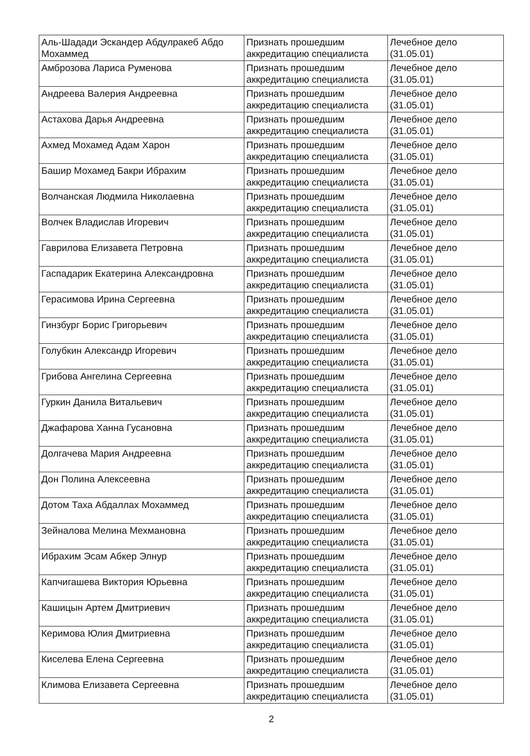| Аль-Шадади Эскандер Абдулракеб Абдо Мохаммед | Признать прошедшим аккредитацию специалиста | Лечебное дело (31.05.01) |
| Амброзова Лариса Руменова | Признать прошедшим аккредитацию специалиста | Лечебное дело (31.05.01) |
| Андреева Валерия Андреевна | Признать прошедшим аккредитацию специалиста | Лечебное дело (31.05.01) |
| Астахова Дарья Андреевна | Признать прошедшим аккредитацию специалиста | Лечебное дело (31.05.01) |
| Ахмед Мохамед Адам Харон | Признать прошедшим аккредитацию специалиста | Лечебное дело (31.05.01) |
| Башир Мохамед Бакри Ибрахим | Признать прошедшим аккредитацию специалиста | Лечебное дело (31.05.01) |
| Волчанская Людмила Николаевна | Признать прошедшим аккредитацию специалиста | Лечебное дело (31.05.01) |
| Волчек Владислав Игоревич | Признать прошедшим аккредитацию специалиста | Лечебное дело (31.05.01) |
| Гаврилова Елизавета Петровна | Признать прошедшим аккредитацию специалиста | Лечебное дело (31.05.01) |
| Гаспадарик Екатерина Александровна | Признать прошедшим аккредитацию специалиста | Лечебное дело (31.05.01) |
| Герасимова Ирина Сергеевна | Признать прошедшим аккредитацию специалиста | Лечебное дело (31.05.01) |
| Гинзбург Борис Григорьевич | Признать прошедшим аккредитацию специалиста | Лечебное дело (31.05.01) |
| Голубкин Александр Игоревич | Признать прошедшим аккредитацию специалиста | Лечебное дело (31.05.01) |
| Грибова Ангелина Сергеевна | Признать прошедшим аккредитацию специалиста | Лечебное дело (31.05.01) |
| Гуркин Данила Витальевич | Признать прошедшим аккредитацию специалиста | Лечебное дело (31.05.01) |
| Джафарова Ханна Гусановна | Признать прошедшим аккредитацию специалиста | Лечебное дело (31.05.01) |
| Долгачева Мария Андреевна | Признать прошедшим аккредитацию специалиста | Лечебное дело (31.05.01) |
| Дон Полина Алексеевна | Признать прошедшим аккредитацию специалиста | Лечебное дело (31.05.01) |
| Дотом Таха Абдаллах Мохаммед | Признать прошедшим аккредитацию специалиста | Лечебное дело (31.05.01) |
| Зейналова Мелина Мехмановна | Признать прошедшим аккредитацию специалиста | Лечебное дело (31.05.01) |
| Ибрахим Эсам Абкер Элнур | Признать прошедшим аккредитацию специалиста | Лечебное дело (31.05.01) |
| Капчигашева Виктория Юрьевна | Признать прошедшим аккредитацию специалиста | Лечебное дело (31.05.01) |
| Кашицын Артем Дмитриевич | Признать прошедшим аккредитацию специалиста | Лечебное дело (31.05.01) |
| Керимова Юлия Дмитриевна | Признать прошедшим аккредитацию специалиста | Лечебное дело (31.05.01) |
| Киселева Елена Сергеевна | Признать прошедшим аккредитацию специалиста | Лечебное дело (31.05.01) |
| Климова Елизавета Сергеевна | Признать прошедшим аккредитацию специалиста | Лечебное дело (31.05.01) |
2